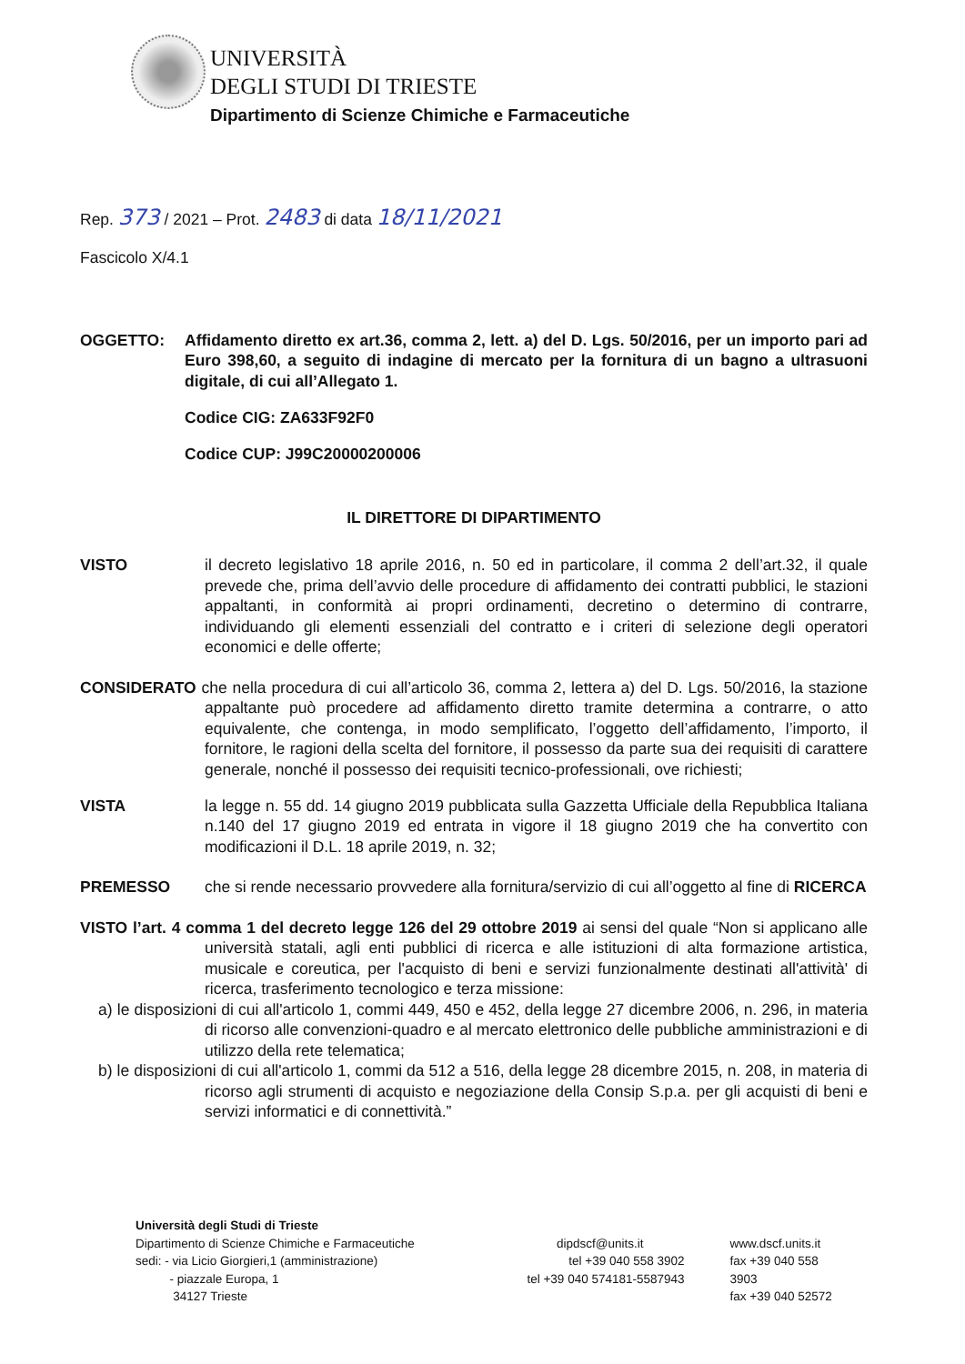UNIVERSITÀ
DEGLI STUDI DI TRIESTE
Dipartimento di Scienze Chimiche e Farmaceutiche
Rep. 373 / 2021 – Prot. 2483 di data 18/11/2021
Fascicolo X/4.1
OGGETTO: Affidamento diretto ex art.36, comma 2, lett. a) del D. Lgs. 50/2016, per un importo pari ad Euro 398,60, a seguito di indagine di mercato per la fornitura di un bagno a ultrasuoni digitale, di cui all’Allegato 1.
Codice CIG: ZA633F92F0
Codice CUP: J99C20000200006
IL DIRETTORE DI DIPARTIMENTO
VISTO il decreto legislativo 18 aprile 2016, n. 50 ed in particolare, il comma 2 dell’art.32, il quale prevede che, prima dell’avvio delle procedure di affidamento dei contratti pubblici, le stazioni appaltanti, in conformità ai propri ordinamenti, decretino o determino di contrarre, individuando gli elementi essenziali del contratto e i criteri di selezione degli operatori economici e delle offerte;
CONSIDERATO che nella procedura di cui all’articolo 36, comma 2, lettera a) del D. Lgs. 50/2016, la stazione appaltante può procedere ad affidamento diretto tramite determina a contrarre, o atto equivalente, che contenga, in modo semplificato, l’oggetto dell’affidamento, l’importo, il fornitore, le ragioni della scelta del fornitore, il possesso da parte sua dei requisiti di carattere generale, nonché il possesso dei requisiti tecnico-professionali, ove richiesti;
VISTA la legge n. 55 dd. 14 giugno 2019 pubblicata sulla Gazzetta Ufficiale della Repubblica Italiana n.140 del 17 giugno 2019 ed entrata in vigore il 18 giugno 2019 che ha convertito con modificazioni il D.L. 18 aprile 2019, n. 32;
PREMESSO che si rende necessario provvedere alla fornitura/servizio di cui all’oggetto al fine di RICERCA
VISTO l’art. 4 comma 1 del decreto legge 126 del 29 ottobre 2019 ai sensi del quale “Non si applicano alle università statali, agli enti pubblici di ricerca e alle istituzioni di alta formazione artistica, musicale e coreutica, per l'acquisto di beni e servizi funzionalmente destinati all'attività' di ricerca, trasferimento tecnologico e terza missione:
a) le disposizioni di cui all'articolo 1, commi 449, 450 e 452, della legge 27 dicembre 2006, n. 296, in materia di ricorso alle convenzioni-quadro e al mercato elettronico delle pubbliche amministrazioni e di utilizzo della rete telematica;
b) le disposizioni di cui all'articolo 1, commi da 512 a 516, della legge 28 dicembre 2015, n. 208, in materia di ricorso agli strumenti di acquisto e negoziazione della Consip S.p.a. per gli acquisti di beni e servizi informatici e di connettività.”
Università degli Studi di Trieste
Dipartimento di Scienze Chimiche e Farmaceutiche
sedi: - via Licio Giorgieri,1 (amministrazione)
- piazzale Europa, 1
34127 Trieste
dipdscf@units.it
tel +39 040 558 3902
tel +39 040 574181-5587943
www.dscf.units.it
fax +39 040 558 3903
fax +39 040 52572